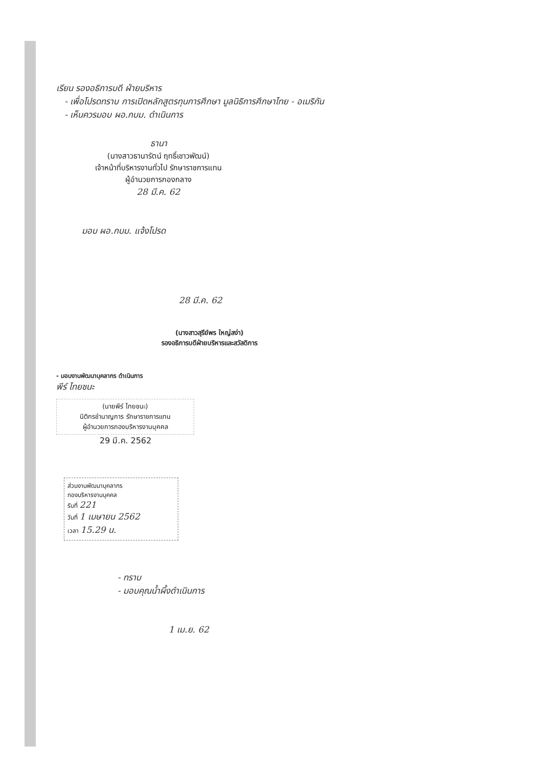เรียน รองอธิการบดี ฝ่ายบริหาร
- เพื่อโปรดทราบ การเปิดหลักสูตรทุนการศึกษา มูลนิธิการศึกษาไทย - อเมริกัน
- เห็นควรมอบ ผอ.กบม. ดำเนินการ
ธานา
(นางสาวธานารัตน์ ฤทธิ์เชาวพัฒน์)
เจ้าหน้าที่บริหารงานทั่วไป รักษาราชการแทน
ผู้อำนวยการกองกลาง
28 มี.ค. 62
มอบ ผอ.กบม. แจ้งโปรด
28 มี.ค. 62
(นางสาวสุรีย์พร ใหญ่สง่า)
รองอธิการบดีฝ่ายบริหารและสวัสดิการ
- มอบงานพัฒนาบุคลากร ดำเนินการ
พีร์ ไทยชนะ
(นายพีร์ ไทยชนะ)
นิติกรชำนาญการ รักษาราชการแทน
ผู้อำนวยการกองบริหารงานบุคคล
29 มี.ค. 2562
ส่วนงานพัฒนาบุคลากร
กองบริหารงานบุคคล
รับที่ 221
วันที่ 1 เมษายน 2562
เวลา 15.29 น.
- ทราบ
- มอบคุณน้ำผึ้งดำเนินการ
1 เม.ย. 62